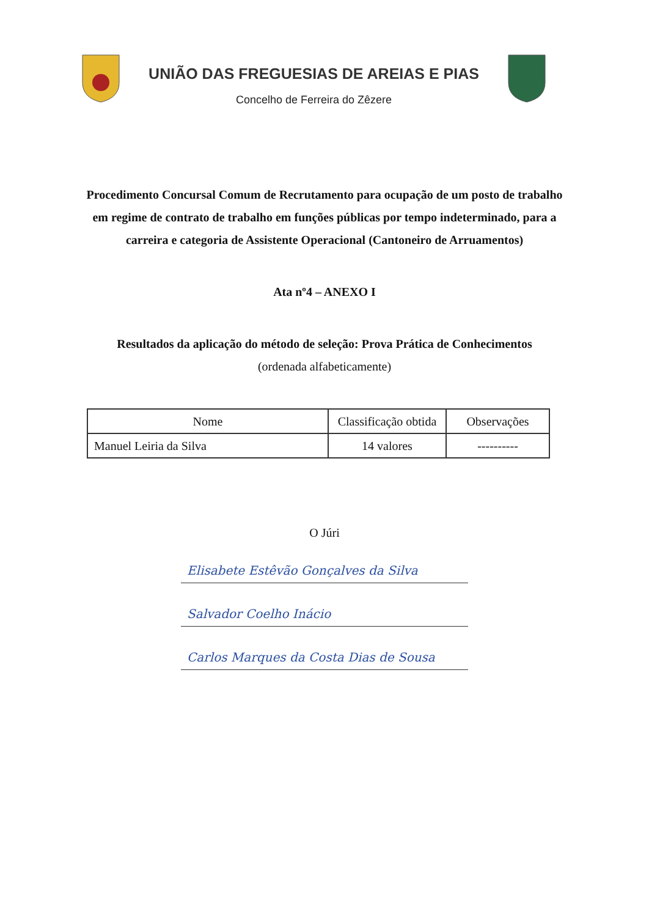UNIÃO DAS FREGUESIAS DE AREIAS E PIAS
Concelho de Ferreira do Zêzere
Procedimento Concursal Comum de Recrutamento para ocupação de um posto de trabalho em regime de contrato de trabalho em funções públicas por tempo indeterminado, para a carreira e categoria de Assistente Operacional (Cantoneiro de Arruamentos)
Ata nº4 – ANEXO I
Resultados da aplicação do método de seleção: Prova Prática de Conhecimentos
(ordenada alfabeticamente)
| Nome | Classificação obtida | Observações |
| --- | --- | --- |
| Manuel Leiria da Silva | 14 valores | ---------- |
O Júri
Elisabete Estêvão Gonçalves da Silva
Salvador Coelho Inácio
Carlos Marques da Costa Dias de Sousa